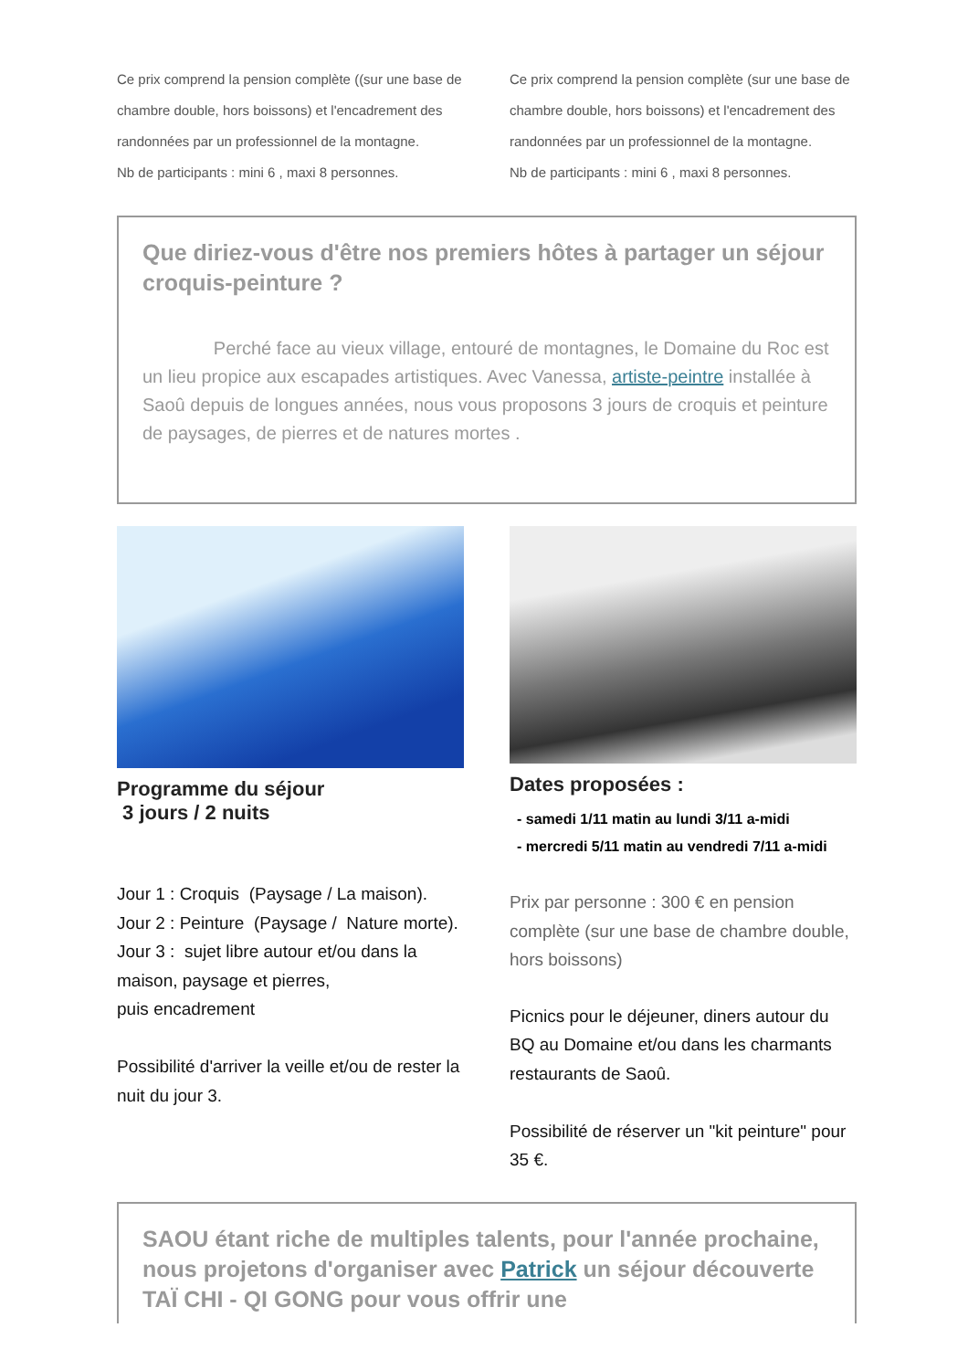Ce prix comprend la pension complète ((sur une base de chambre double, hors boissons) et l'encadrement des randonnées par un professionnel de la montagne.
Nb de participants : mini 6 , maxi 8 personnes.
Ce prix comprend la pension complète (sur une base de chambre double, hors boissons) et l'encadrement des randonnées par un professionnel de la montagne.
Nb de participants : mini 6 , maxi 8 personnes.
Que diriez-vous d'être nos premiers hôtes à partager un séjour croquis-peinture ?
Perché face au vieux village, entouré de montagnes, le Domaine du Roc est un lieu propice aux escapades artistiques. Avec Vanessa, artiste-peintre installée à Saoû depuis de longues années, nous vous proposons 3 jours de croquis et peinture de paysages, de pierres et de natures mortes .
Programme du séjour
3 jours / 2 nuits
Jour 1 : Croquis (Paysage / La maison).
Jour 2 : Peinture (Paysage / Nature morte).
Jour 3 : sujet libre autour et/ou dans la maison, paysage et pierres,
puis encadrement
Possibilité d'arriver la veille et/ou de rester la nuit du jour 3.
Dates proposées :
- samedi 1/11 matin au lundi 3/11 a-midi
- mercredi 5/11 matin au vendredi 7/11 a-midi
Prix par personne : 300 € en pension complète (sur une base de chambre double, hors boissons)
Picnics pour le déjeuner, diners autour du BQ au Domaine et/ou dans les charmants restaurants de Saoû.
Possibilité de réserver un "kit peinture" pour 35 €.
SAOU étant riche de multiples talents, pour l'année prochaine, nous projetons d'organiser avec Patrick un séjour découverte TAÏ CHI - QI GONG pour vous offrir une